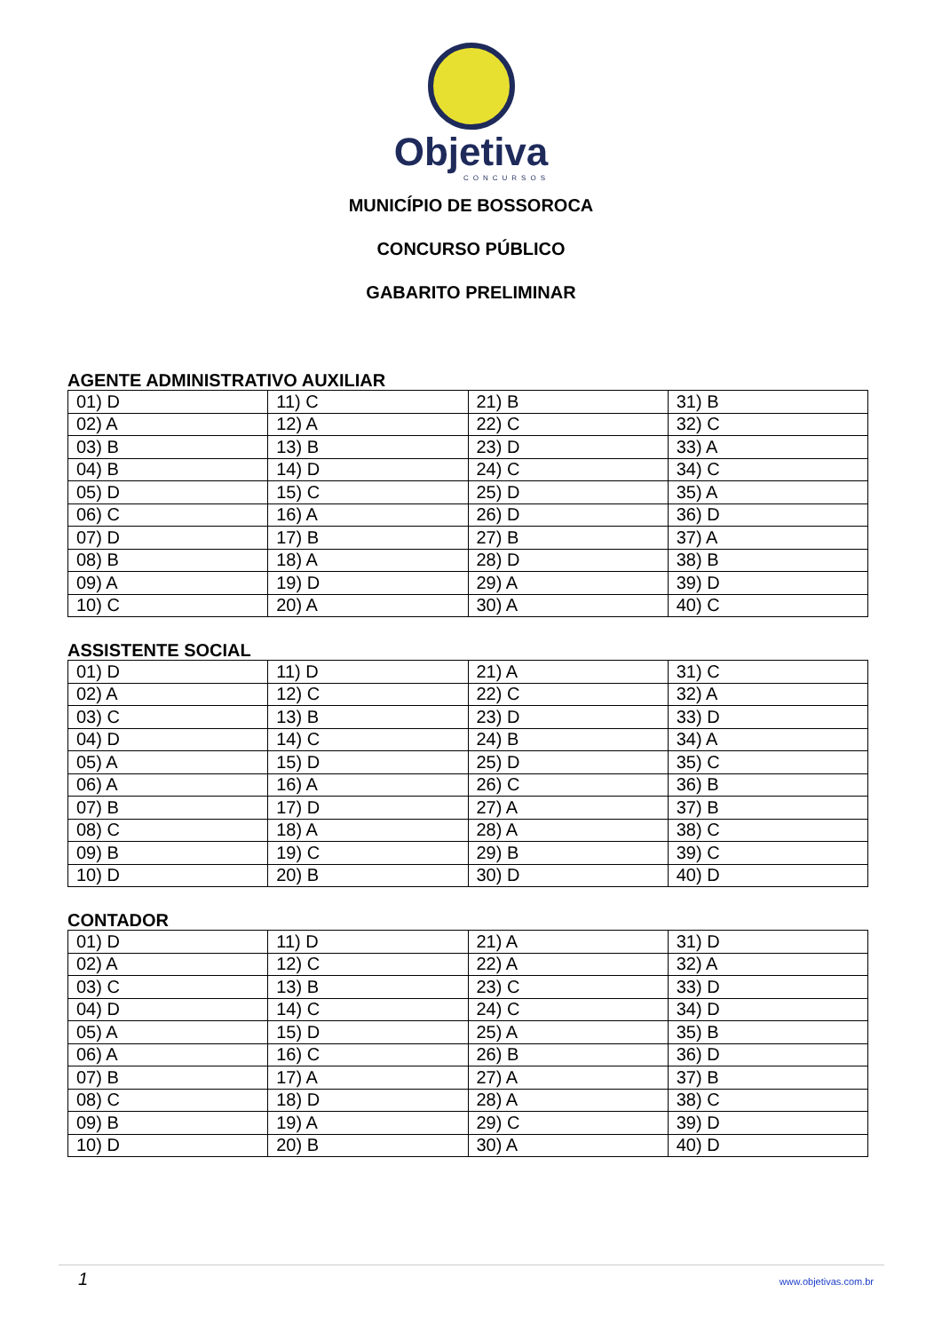Objetiva
CONCURSOS
MUNICÍPIO DE BOSSOROCA
CONCURSO PÚBLICO
GABARITO PRELIMINAR
AGENTE ADMINISTRATIVO AUXILIAR
| 01) D | 11) C | 21) B | 31) B |
| 02) A | 12) A | 22) C | 32) C |
| 03) B | 13) B | 23) D | 33) A |
| 04) B | 14) D | 24) C | 34) C |
| 05) D | 15) C | 25) D | 35) A |
| 06) C | 16) A | 26) D | 36) D |
| 07) D | 17) B | 27) B | 37) A |
| 08) B | 18) A | 28) D | 38) B |
| 09) A | 19) D | 29) A | 39) D |
| 10) C | 20) A | 30) A | 40) C |
ASSISTENTE SOCIAL
| 01) D | 11) D | 21) A | 31) C |
| 02) A | 12) C | 22) C | 32) A |
| 03) C | 13) B | 23) D | 33) D |
| 04) D | 14) C | 24) B | 34) A |
| 05) A | 15) D | 25) D | 35) C |
| 06) A | 16) A | 26) C | 36) B |
| 07) B | 17) D | 27) A | 37) B |
| 08) C | 18) A | 28) A | 38) C |
| 09) B | 19) C | 29) B | 39) C |
| 10) D | 20) B | 30) D | 40) D |
CONTADOR
| 01) D | 11) D | 21) A | 31) D |
| 02) A | 12) C | 22) A | 32) A |
| 03) C | 13) B | 23) C | 33) D |
| 04) D | 14) C | 24) C | 34) D |
| 05) A | 15) D | 25) A | 35) B |
| 06) A | 16) C | 26) B | 36) D |
| 07) B | 17) A | 27) A | 37) B |
| 08) C | 18) D | 28) A | 38) C |
| 09) B | 19) A | 29) C | 39) D |
| 10) D | 20) B | 30) A | 40) D |
1 www.objetivas.com.br